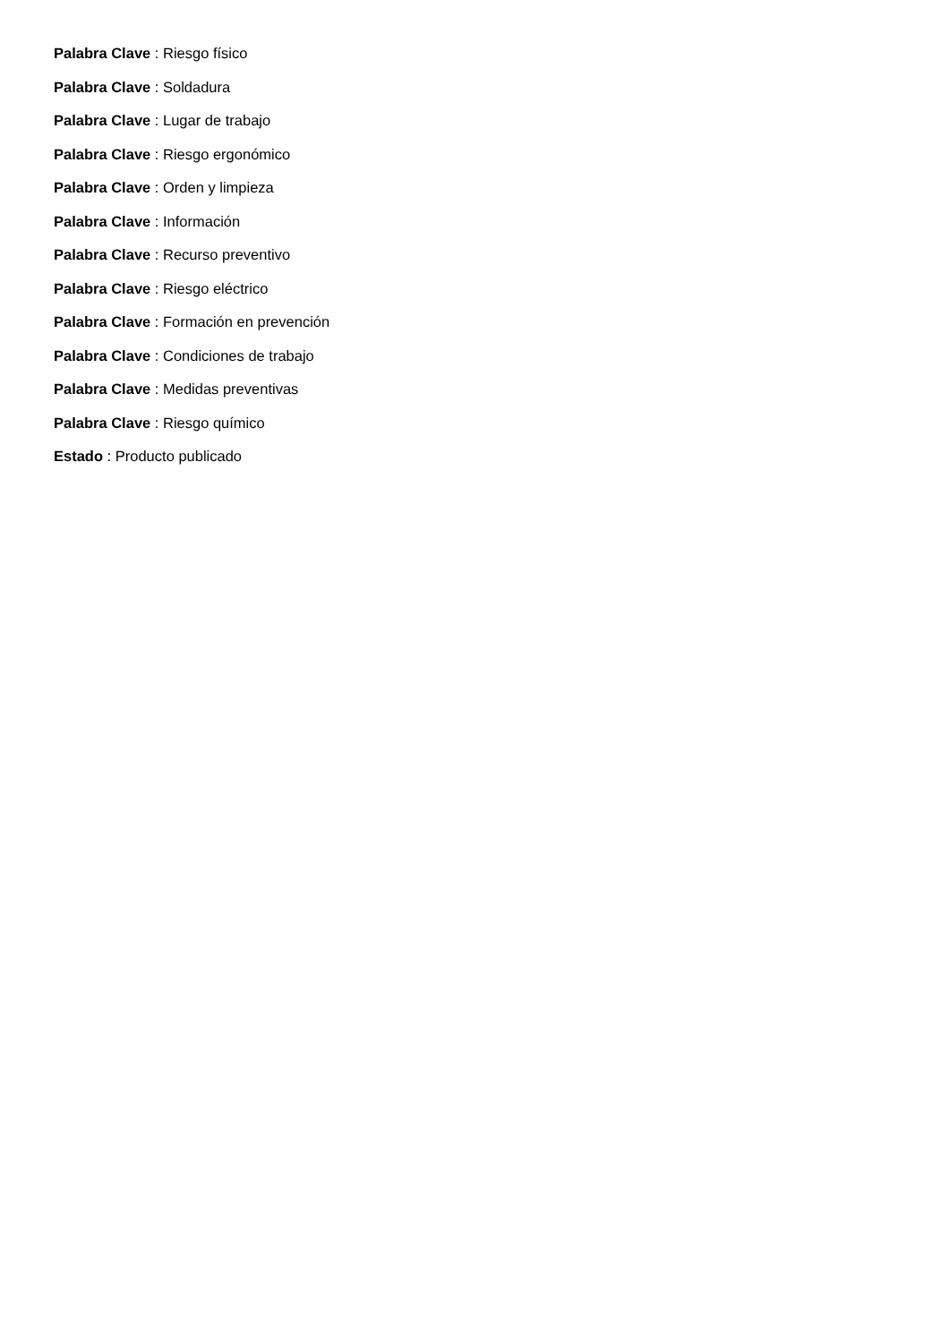Palabra Clave : Riesgo físico
Palabra Clave : Soldadura
Palabra Clave : Lugar de trabajo
Palabra Clave : Riesgo ergonómico
Palabra Clave : Orden y limpieza
Palabra Clave : Información
Palabra Clave : Recurso preventivo
Palabra Clave : Riesgo eléctrico
Palabra Clave : Formación en prevención
Palabra Clave : Condiciones de trabajo
Palabra Clave : Medidas preventivas
Palabra Clave : Riesgo químico
Estado : Producto publicado